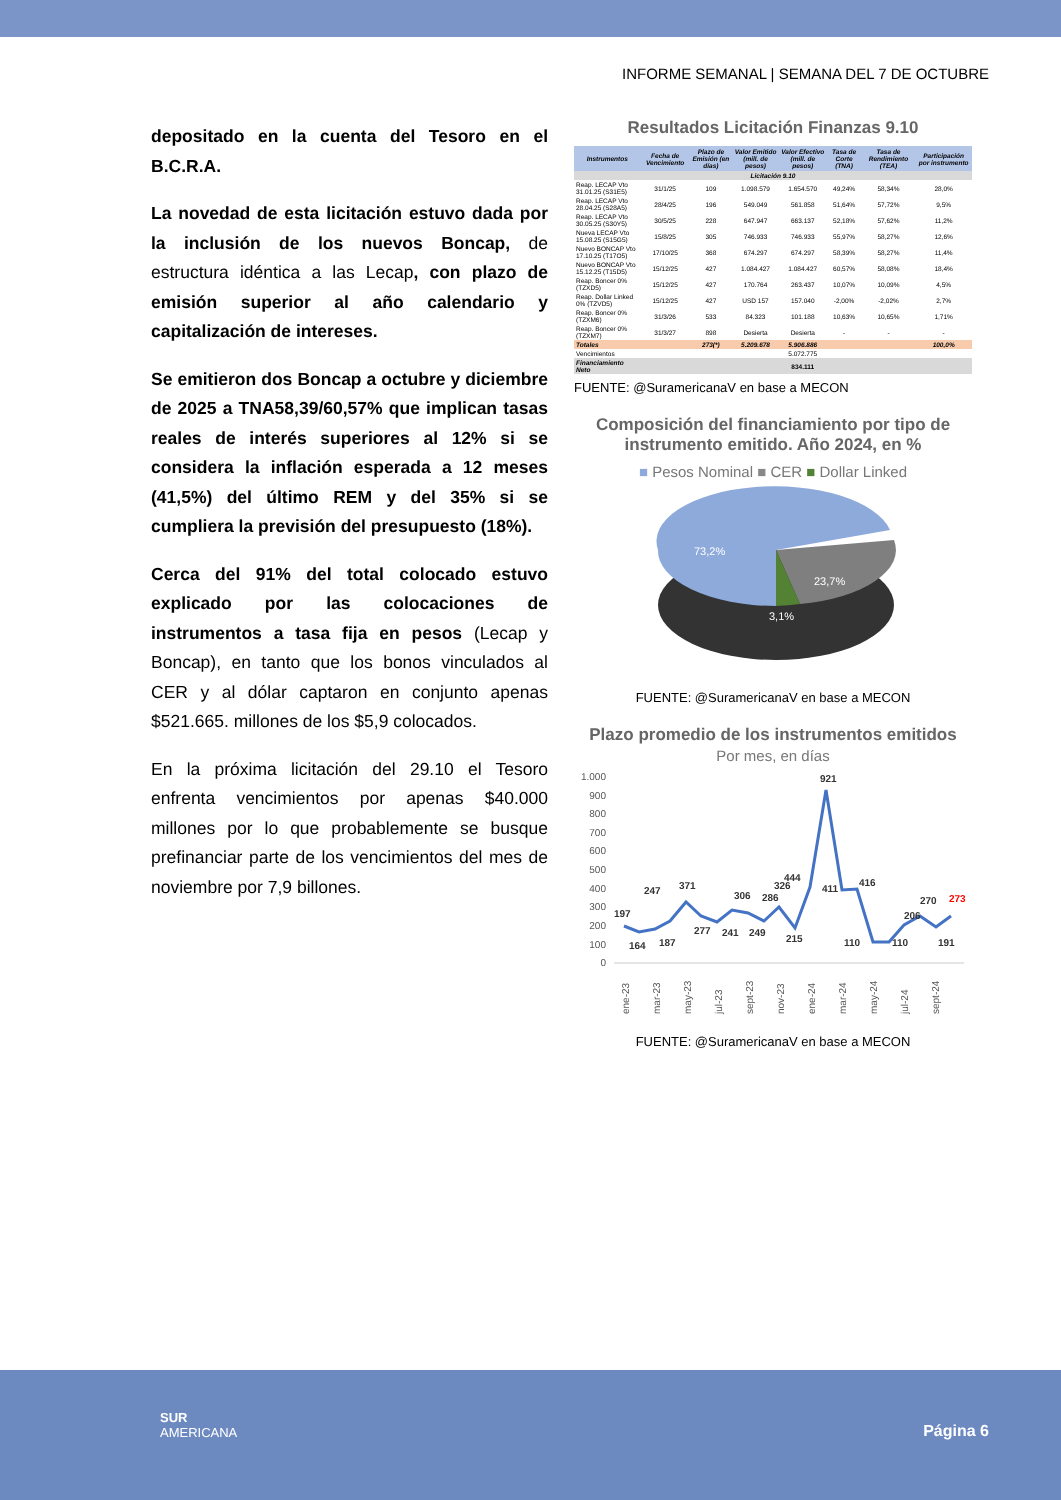INFORME SEMANAL | SEMANA DEL 7 DE OCTUBRE
depositado en la cuenta del Tesoro en el B.C.R.A.
La novedad de esta licitación estuvo dada por la inclusión de los nuevos Boncap, de estructura idéntica a las Lecap, con plazo de emisión superior al año calendario y capitalización de intereses.
Se emitieron dos Boncap a octubre y diciembre de 2025 a TNA58,39/60,57% que implican tasas reales de interés superiores al 12% si se considera la inflación esperada a 12 meses (41,5%) del último REM y del 35% si se cumpliera la previsión del presupuesto (18%).
Cerca del 91% del total colocado estuvo explicado por las colocaciones de instrumentos a tasa fija en pesos (Lecap y Boncap), en tanto que los bonos vinculados al CER y al dólar captaron en conjunto apenas $521.665. millones de los $5,9 colocados.
En la próxima licitación del 29.10 el Tesoro enfrenta vencimientos por apenas $40.000 millones por lo que probablemente se busque prefinanciar parte de los vencimientos del mes de noviembre por 7,9 billones.
Resultados Licitación Finanzas 9.10
| Instrumentos | Fecha de Vencimiento | Plazo de Emisión (en días) | Valor Emitido (mill. de pesos) | Valor Efectivo (mill. de pesos) | Tasa de Corte (TNA) | Tasa de Rendimiento (TEA) | Participación por instrumento |
| --- | --- | --- | --- | --- | --- | --- | --- |
| Licitación 9.10 | | | | | | | |
| Reap. LECAP Vto 31.01.25 (S31E5) | 31/1/25 | 109 | 1.098.579 | 1.654.570 | 49,24% | 58,34% | 28,0% |
| Reap. LECAP Vto 28.04.25 (S28A5) | 28/4/25 | 196 | 549.049 | 561.858 | 51,64% | 57,72% | 9,5% |
| Reap. LECAP Vto 30.05.25 (S30Y5) | 30/5/25 | 228 | 647.947 | 663.137 | 52,18% | 57,62% | 11,2% |
| Nueva LECAP Vto 15.08.25 (S15G5) | 15/8/25 | 305 | 746.933 | 746.933 | 55,97% | 58,27% | 12,6% |
| Nuevo BONCAP Vto 17.10.25 (T17O5) | 17/10/25 | 368 | 674.297 | 674.297 | 58,39% | 58,27% | 11,4% |
| Nuevo BONCAP Vto 15.12.25 (T15D5) | 15/12/25 | 427 | 1.084.427 | 1.084.427 | 60,57% | 58,08% | 18,4% |
| Reap. Boncer 0% (TZXD5) | 15/12/25 | 427 | 170.764 | 263.437 | 10,07% | 10,09% | 4,5% |
| Reap. Dollar Linked 0% (TZVD5) | 15/12/25 | 427 | USD 157 | 157.040 | -2,00% | -2,02% | 2,7% |
| Reap. Boncer 0% (TZXM6) | 31/3/26 | 533 | 84.323 | 101.188 | 10,63% | 10,65% | 1,71% |
| Reap. Boncer 0% (TZXM7) | 31/3/27 | 898 | Desierta | Desierta | - | - | - |
| Totales | | 273(*) | 5.209.678 | 5.906.886 | | | 100,0% |
| Vencimientos | | | | 5.072.775 | | | |
| Financiamiento Neto | | | | 834.111 | | | |
FUENTE: @SuramericanaV en base a MECON
Composición del financiamiento por tipo de instrumento emitido. Año 2024, en %
■ Pesos Nominal ■ CER ■ Dollar Linked
73,2%
23,7%
3,1%
FUENTE: @SuramericanaV en base a MECON
Plazo promedio de los instrumentos emitidos
Por mes, en días
1.000
900
800
700
600
500
400
300
200
100
0
197
164
187
247
371
277
241
306
249
286
326
444
215
921
411
416
110
110
206
270
273
191
ene-23
mar-23
may-23
jul-23
sept-23
nov-23
ene-24
mar-24
may-24
jul-24
sept-24
FUENTE: @SuramericanaV en base a MECON
SUR
AMERICANA
Página 6